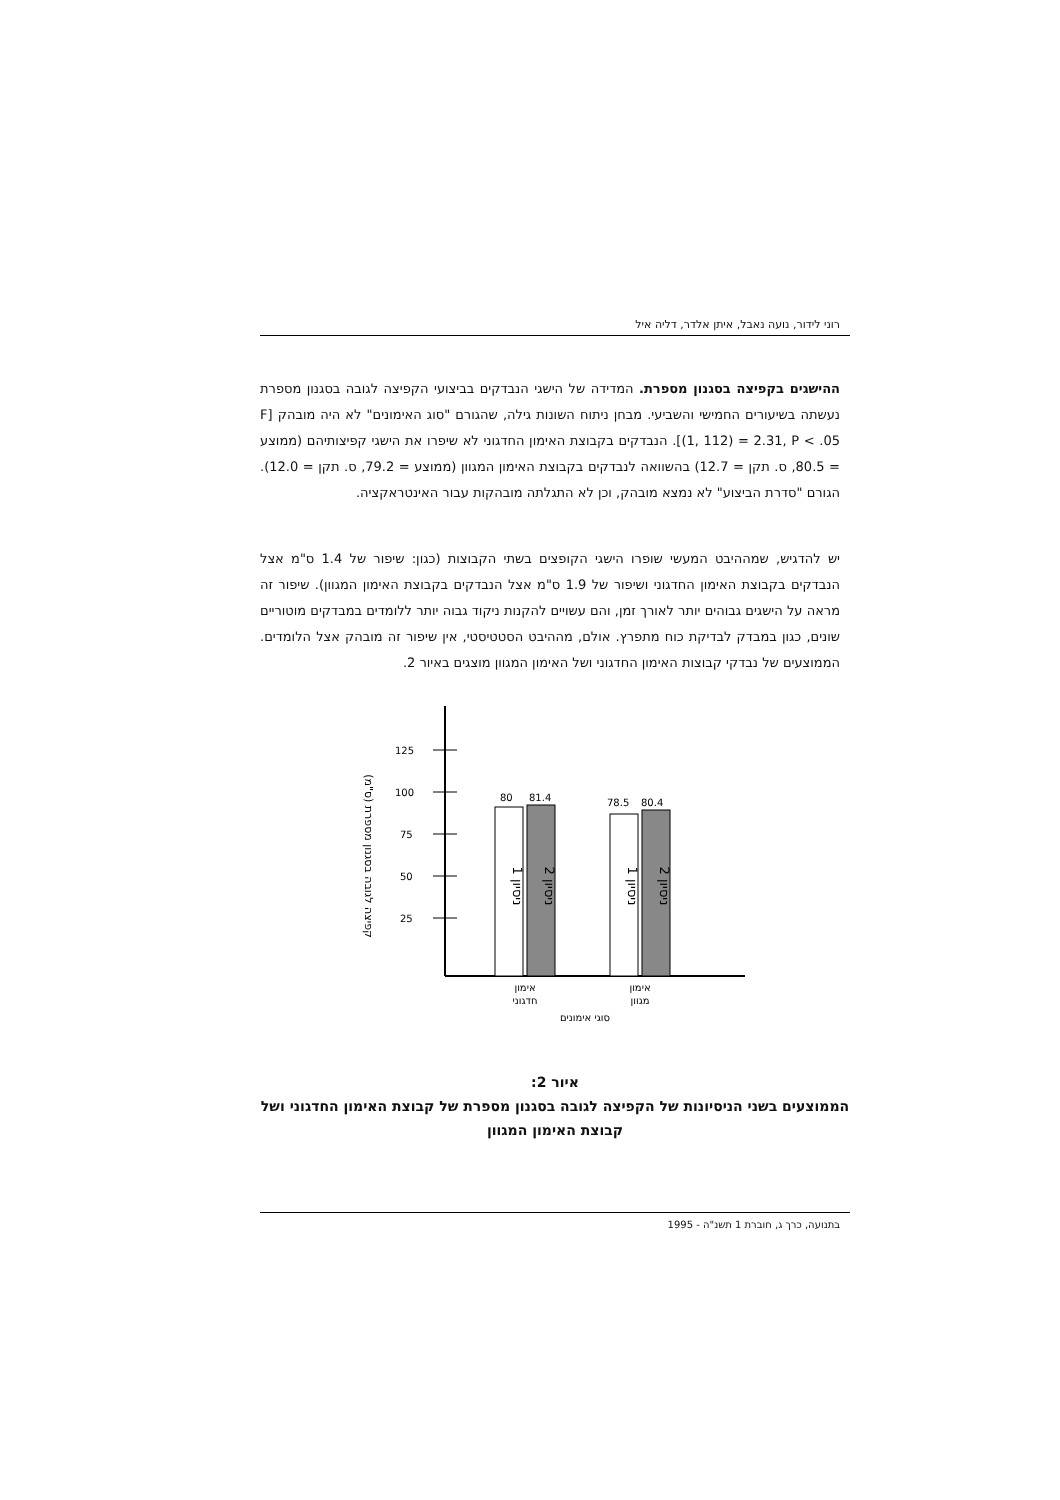רוני לידור, נועה נאבל, איתן אלדר, דליה איל
ההישגים בקפיצה בסגנון מספרת. המדידה של הישגי הנבדקים בביצועי הקפיצה לגובה בסגנון מספרת נעשתה בשיעורים החמישי והשביעי. מבחן ניתוח השונות גילה, שהגורם "סוג האימונים" לא היה מובהק [F (1, 112) = 2.31, P < .05]. הנבדקים בקבוצת האימון החדגוני לא שיפרו את הישגי קפיצותיהם (ממוצע = 80.5, ס. תקן = 12.7) בהשוואה לנבדקים בקבוצת האימון המגוון (ממוצע = 79.2, ס. תקן = 12.0). הגורם "סדרת הביצוע" לא נמצא מובהק, וכן לא התגלתה מובהקות עבור האינטראקציה.
יש להדגיש, שמההיבט המעשי שופרו הישגי הקופצים בשתי הקבוצות (כגון: שיפור של 1.4 ס"מ אצל הנבדקים בקבוצת האימון החדגוני ושיפור של 1.9 ס"מ אצל הנבדקים בקבוצת האימון המגוון). שיפור זה מראה על הישגים גבוהים יותר לאורך זמן, והם עשויים להקנות ניקוד גבוה יותר ללומדים במבדקים מוטוריים שונים, כגון במבדק לבדיקת כוח מתפרץ. אולם, מההיבט הסטטיסטי, אין שיפור זה מובהק אצל הלומדים. הממוצעים של נבדקי קבוצות האימון החדגוני ושל האימון המגוון מוצגים באיור 2.
קפיצה לגובה בסגנון מספרת (ס"מ)
125
100
75
50
25
80
81.4
78.5
80.4
ניסיון 1
ניסיון 2
ניסיון 1
ניסיון 2
אימון
חדגוני
אימון
מגוון
סוגי אימונים
איור 2:
הממוצעים בשני הניסיונות של הקפיצה לגובה בסגנון מספרת של קבוצת האימון החדגוני ושל קבוצת האימון המגוון
בתנועה, כרך ג, חוברת 1 תשנ"ה - 1995